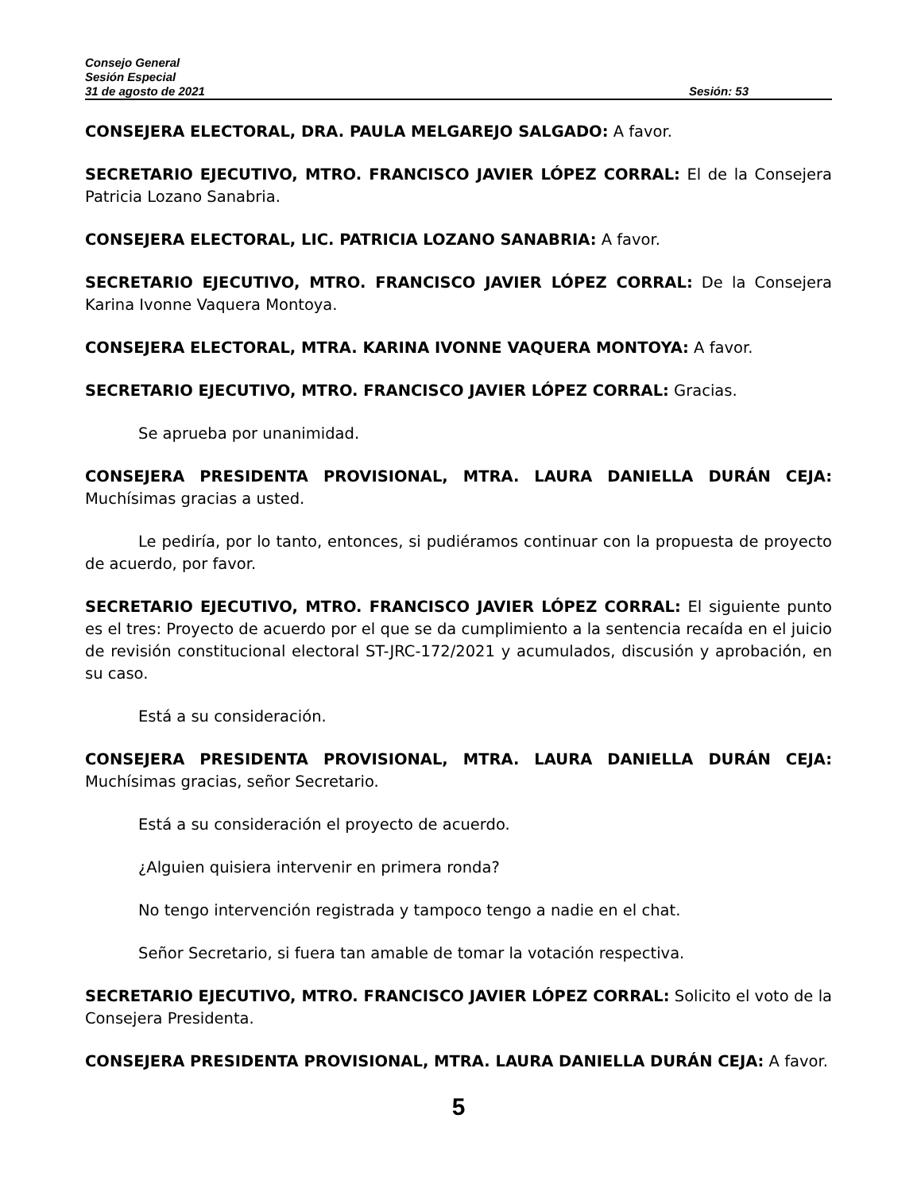Consejo General
Sesión Especial
31 de agosto de 2021 Sesión: 53
CONSEJERA ELECTORAL, DRA. PAULA MELGAREJO SALGADO: A favor.
SECRETARIO EJECUTIVO, MTRO. FRANCISCO JAVIER LÓPEZ CORRAL: El de la Consejera Patricia Lozano Sanabria.
CONSEJERA ELECTORAL, LIC. PATRICIA LOZANO SANABRIA: A favor.
SECRETARIO EJECUTIVO, MTRO. FRANCISCO JAVIER LÓPEZ CORRAL: De la Consejera Karina Ivonne Vaquera Montoya.
CONSEJERA ELECTORAL, MTRA. KARINA IVONNE VAQUERA MONTOYA: A favor.
SECRETARIO EJECUTIVO, MTRO. FRANCISCO JAVIER LÓPEZ CORRAL: Gracias.
Se aprueba por unanimidad.
CONSEJERA PRESIDENTA PROVISIONAL, MTRA. LAURA DANIELLA DURÁN CEJA: Muchísimas gracias a usted.
Le pediría, por lo tanto, entonces, si pudiéramos continuar con la propuesta de proyecto de acuerdo, por favor.
SECRETARIO EJECUTIVO, MTRO. FRANCISCO JAVIER LÓPEZ CORRAL: El siguiente punto es el tres: Proyecto de acuerdo por el que se da cumplimiento a la sentencia recaída en el juicio de revisión constitucional electoral ST-JRC-172/2021 y acumulados, discusión y aprobación, en su caso.
Está a su consideración.
CONSEJERA PRESIDENTA PROVISIONAL, MTRA. LAURA DANIELLA DURÁN CEJA: Muchísimas gracias, señor Secretario.
Está a su consideración el proyecto de acuerdo.
¿Alguien quisiera intervenir en primera ronda?
No tengo intervención registrada y tampoco tengo a nadie en el chat.
Señor Secretario, si fuera tan amable de tomar la votación respectiva.
SECRETARIO EJECUTIVO, MTRO. FRANCISCO JAVIER LÓPEZ CORRAL: Solicito el voto de la Consejera Presidenta.
CONSEJERA PRESIDENTA PROVISIONAL, MTRA. LAURA DANIELLA DURÁN CEJA: A favor.
5